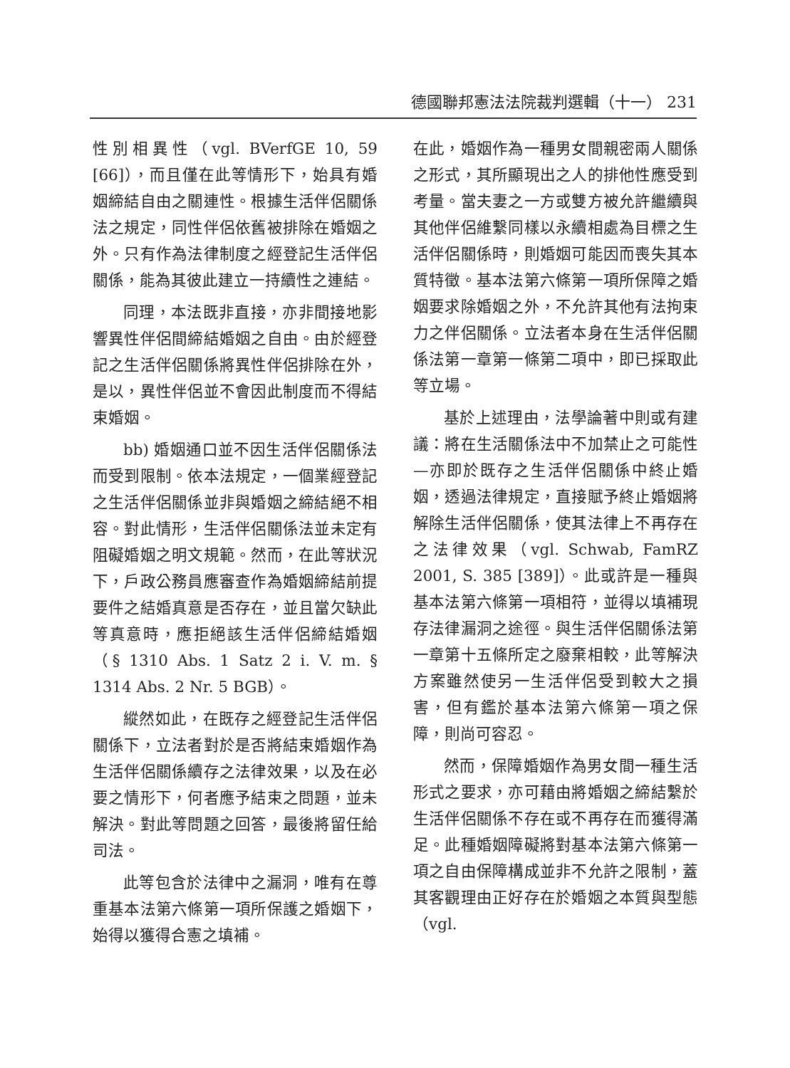德國聯邦憲法法院裁判選輯（十一） 231
性別相異性（vgl. BVerfGE 10, 59 [66]），而且僅在此等情形下，始具有婚姻締結自由之關連性。根據生活伴侶關係法之規定，同性伴侶依舊被排除在婚姻之外。只有作為法律制度之經登記生活伴侶關係，能為其彼此建立一持續性之連結。
同理，本法既非直接，亦非間接地影響異性伴侶間締結婚姻之自由。由於經登記之生活伴侶關係將異性伴侶排除在外，是以，異性伴侶並不會因此制度而不得結束婚姻。
bb) 婚姻通口並不因生活伴侶關係法而受到限制。依本法規定，一個業經登記之生活伴侶關係並非與婚姻之締結絕不相容。對此情形，生活伴侶關係法並未定有阻礙婚姻之明文規範。然而，在此等狀況下，戶政公務員應審查作為婚姻締結前提要件之結婚真意是否存在，並且當欠缺此等真意時，應拒絕該生活伴侶締結婚姻（§ 1310 Abs. 1 Satz 2 i. V. m. § 1314 Abs. 2 Nr. 5 BGB）。
縱然如此，在既存之經登記生活伴侶關係下，立法者對於是否將結束婚姻作為生活伴侶關係續存之法律效果，以及在必要之情形下，何者應予結束之問題，並未解決。對此等問題之回答，最後將留任給司法。
此等包含於法律中之漏洞，唯有在尊重基本法第六條第一項所保護之婚姻下，始得以獲得合憲之填補。
在此，婚姻作為一種男女間親密兩人關係之形式，其所顯現出之人的排他性應受到考量。當夫妻之一方或雙方被允許繼續與其他伴侶維繫同樣以永續相處為目標之生活伴侶關係時，則婚姻可能因而喪失其本質特徵。基本法第六條第一項所保障之婚姻要求除婚姻之外，不允許其他有法拘束力之伴侶關係。立法者本身在生活伴侶關係法第一章第一條第二項中，即已採取此等立場。
基於上述理由，法學論著中則或有建議：將在生活關係法中不加禁止之可能性 —亦即於既存之生活伴侶關係中終止婚姻，透過法律規定，直接賦予終止婚姻將解除生活伴侶關係，使其法律上不再存在之法律效果（vgl. Schwab, FamRZ 2001, S. 385 [389]）。此或許是一種與基本法第六條第一項相符，並得以填補現存法律漏洞之途徑。與生活伴侶關係法第一章第十五條所定之廢棄相較，此等解決方案雖然使另一生活伴侶受到較大之損害，但有鑑於基本法第六條第一項之保障，則尚可容忍。
然而，保障婚姻作為男女間一種生活形式之要求，亦可藉由將婚姻之締結繫於生活伴侶關係不存在或不再存在而獲得滿足。此種婚姻障礙將對基本法第六條第一項之自由保障構成並非不允許之限制，蓋其客觀理由正好存在於婚姻之本質與型態（vgl.